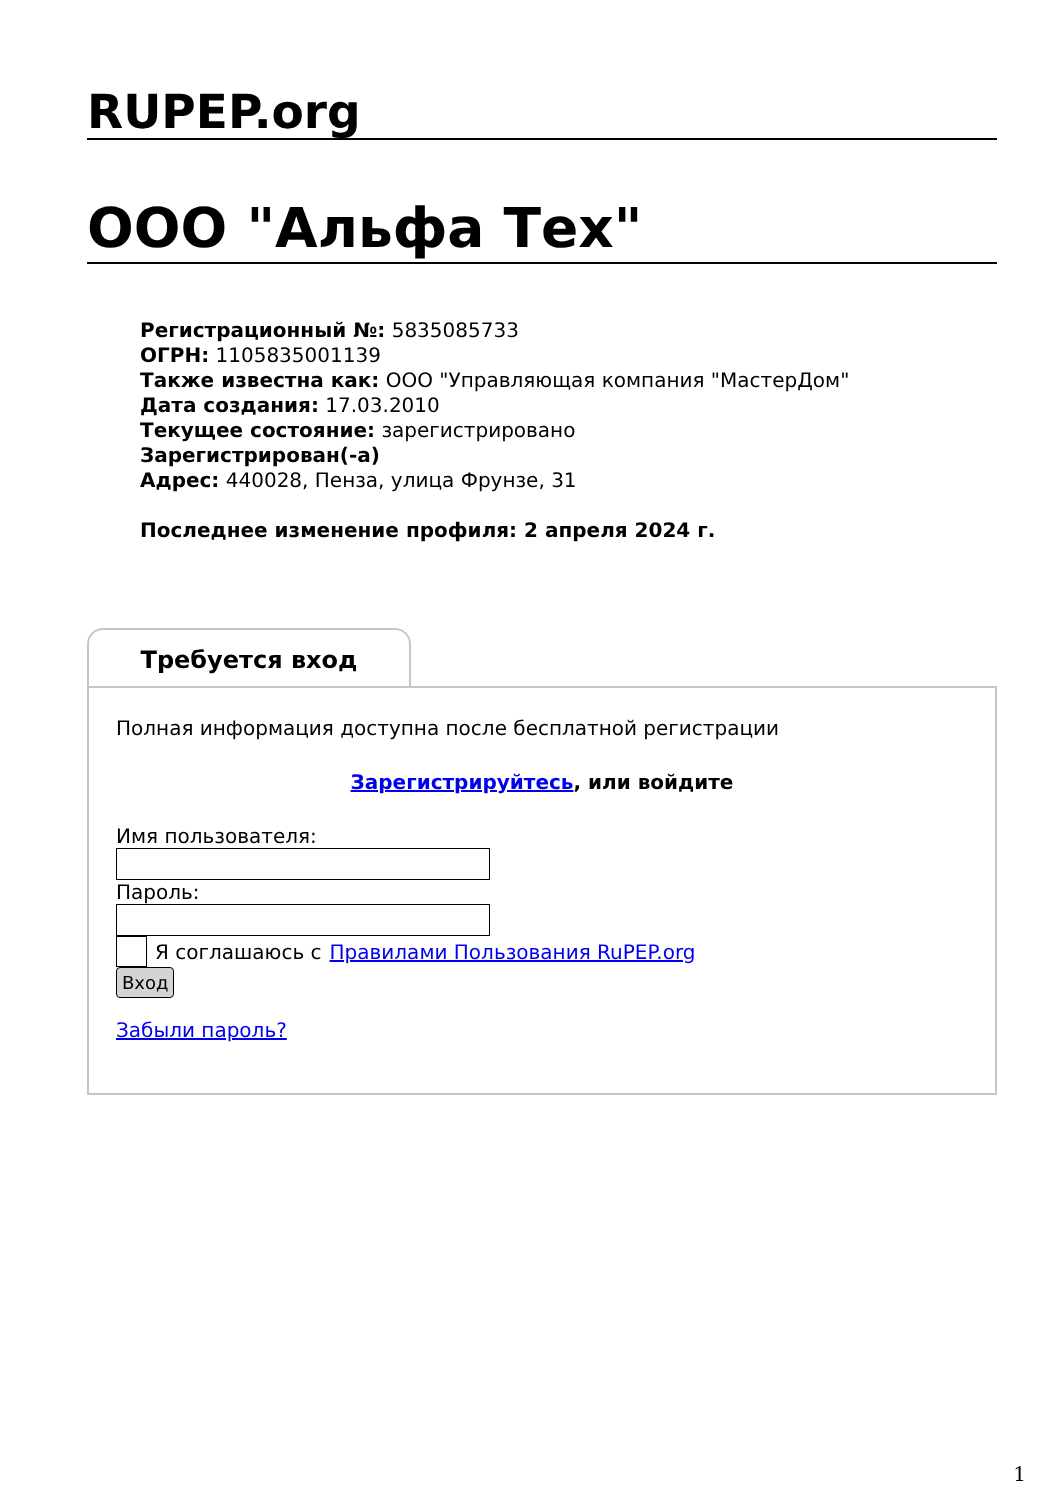RUPEP.org
ООО "Альфа Тех"
Регистрационный №: 5835085733
ОГРН: 1105835001139
Также известна как: ООО "Управляющая компания "МастерДом"
Дата создания: 17.03.2010
Текущее состояние: зарегистрировано
Зарегистрирован(-а)
Адрес: 440028, Пенза, улица Фрунзе, 31
Последнее изменение профиля: 2 апреля 2024 г.
Требуется вход
Полная информация доступна после бесплатной регистрации
Зарегистрируйтесь, или войдите
Имя пользователя:
Пароль:
Я соглашаюсь с Правилами Пользования RuPEP.org
Вход
Забыли пароль?
1